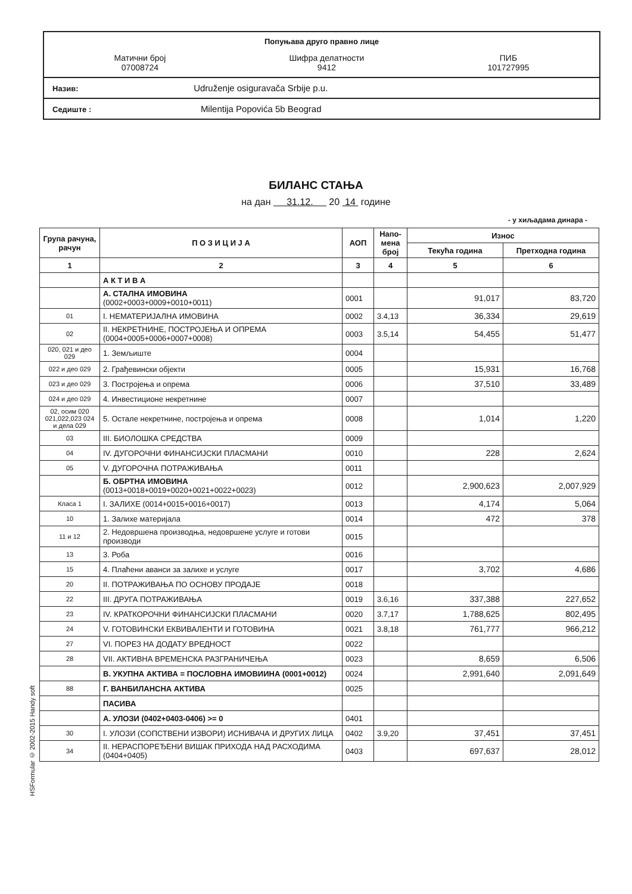Попуњава друго правно лице
Матични број
07008724
Шифра делатности
9412
ПИБ
101727995
Назив: Udruženje osiguravača Srbije p.u.
Седиште : Milentija Popovića 5b Beograd
БИЛАНС СТАЊА
на дан 31.12. 20 14 године
- у хиљадама динара -
| Група рачуна, рачун | П О З И Ц И Ј А | АОП | Напо-мена број | Износ | |
| --- | --- | --- | --- | --- | --- |
| | | | | Текућа година | Претходна година |
| 1 | 2 | 3 | 4 | 5 | 6 |
| | А К Т И В А | | | | |
| | А. СТАЛНА ИМОВИНА (0002+0003+0009+0010+0011) | 0001 | | 91,017 | 83,720 |
| 01 | I. НЕМАТЕРИЈАЛНА ИМОВИНА | 0002 | 3.4,13 | 36,334 | 29,619 |
| 02 | II. НЕКРЕТНИНЕ, ПОСТРОЈЕЊА И ОПРЕМА (0004+0005+0006+0007+0008) | 0003 | 3.5,14 | 54,455 | 51,477 |
| 020, 021 и део 029 | 1. Земљиште | 0004 | | | |
| 022 и део 029 | 2. Грађевински објекти | 0005 | | 15,931 | 16,768 |
| 023 и део 029 | 3. Постројења и опрема | 0006 | | 37,510 | 33,489 |
| 024 и део 029 | 4. Инвестиционе некретнине | 0007 | | | |
| 02, осим 020 021,022,023 024 и дела 029 | 5. Остале некретнине, постројења и опрема | 0008 | | 1,014 | 1,220 |
| 03 | III. БИОЛОШКА СРЕДСТВА | 0009 | | | |
| 04 | IV. ДУГОРОЧНИ ФИНАНСИЈСКИ ПЛАСМАНИ | 0010 | | 228 | 2,624 |
| 05 | V. ДУГОРОЧНА ПОТРАЖИВАЊА | 0011 | | | |
| | Б. ОБРТНА ИМОВИНА (0013+0018+0019+0020+0021+0022+0023) | 0012 | | 2,900,623 | 2,007,929 |
| Класа 1 | I. ЗАЛИХЕ (0014+0015+0016+0017) | 0013 | | 4,174 | 5,064 |
| 10 | 1. Залихе материјала | 0014 | | 472 | 378 |
| 11 и 12 | 2. Недовршена производња, недовршене услуге и готови производи | 0015 | | | |
| 13 | 3. Роба | 0016 | | | |
| 15 | 4. Плаћени аванси за залихе и услуге | 0017 | | 3,702 | 4,686 |
| 20 | II. ПОТРАЖИВАЊА ПО ОСНОВУ ПРОДАЈЕ | 0018 | | | |
| 22 | III. ДРУГА ПОТРАЖИВАЊА | 0019 | 3.6,16 | 337,388 | 227,652 |
| 23 | IV. КРАТКОРОЧНИ ФИНАНСИЈСКИ ПЛАСМАНИ | 0020 | 3.7,17 | 1,788,625 | 802,495 |
| 24 | V. ГОТОВИНСКИ ЕКВИВАЛЕНТИ И ГОТОВИНА | 0021 | 3.8,18 | 761,777 | 966,212 |
| 27 | VI. ПОРЕЗ НА ДОДАТУ ВРЕДНОСТ | 0022 | | | |
| 28 | VII. АКТИВНА ВРЕМЕНСКА РАЗГРАНИЧЕЊА | 0023 | | 8,659 | 6,506 |
| | В. УКУПНА АКТИВА = ПОСЛОВНА ИМОВИИНА (0001+0012) | 0024 | | 2,991,640 | 2,091,649 |
| 88 | Г. ВАНБИЛАНСНА АКТИВА | 0025 | | | |
| | ПАСИВА | | | | |
| | А. УЛОЗИ (0402+0403-0406) >= 0 | 0401 | | | |
| 30 | I. УЛОЗИ (СОПСТВЕНИ ИЗВОРИ) ИСНИВАЧА И ДРУГИХ ЛИЦА | 0402 | 3.9,20 | 37,451 | 37,451 |
| 34 | II. НЕРАСПОРЕЂЕНИ ВИШАК ПРИХОДА НАД РАСХОДИМА (0404+0405) | 0403 | | 697,637 | 28,012 |
HSFormular © 2002-2015 Handy soft